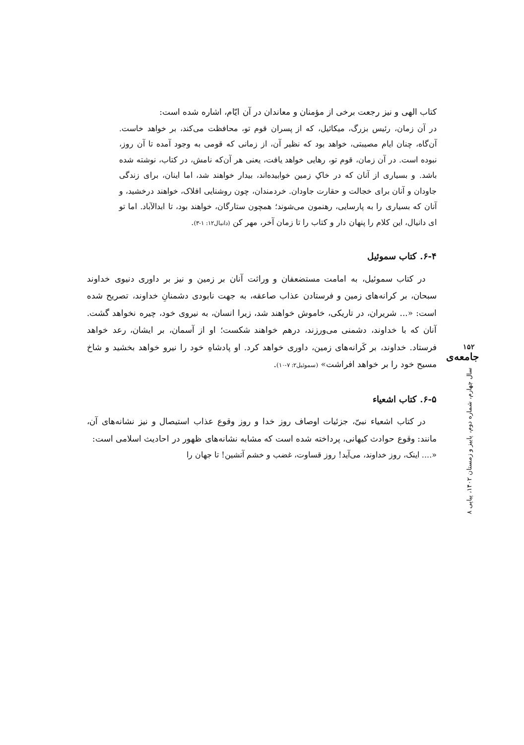کتاب الهی و نیز رجعت برخی از مؤمنان و معاندان در آن ایّام، اشاره شده است:
در آن زمان، رئیس بزرگ، میکائیل، که از پسران قوم تو، محافظت می‌کند، بر خواهد خاست. آن‌گاه، چنان ایام مصیبتی، خواهد بود که نظیر آن، از زمانی که قومی به وجود آمده تا آن روز، نبوده است. در آن زمان، قوم تو، رهایی خواهد یافت، یعنی هر آن‌که نامش، در کتاب، نوشته شده باشد. و بسیاری از آنان که در خاکِ زمین خوابیده‌اند، بیدار خواهند شد، اما اینان، برای زندگی جاودان و آنان برای خجالت و حقارت جاودان. خردمندان، چون روشنایی افلاک، خواهند درخشید، و آنان که بسیاری را به پارسایی، رهنمون می‌شوند؛ همچون ستارگان، خواهند بود، تا ابدالآباد. اما تو ای دانیال، این کلام را پنهان دار و کتاب را تا زمان آخر، مهر کن (دانیال۱۲: ۱-۳).
۶-۴. کتاب سموئیل
در کتاب سموئیل، به امامت مستضعفان و وراثت آنان بر زمین و نیز بر داوری دنیوی خداوند سبحان، بر کرانه‌های زمین و فرستادن عذاب صاعقه، به جهت نابودی دشمنانِ خداوند، تصریح شده است: «... شریران، در تاریکی، خاموش خواهند شد، زیرا انسان، به نیروی خود، چیره نخواهد گشت. آنان که با خداوند، دشمنی می‌ورزند، درهم خواهند شکست؛ او از آسمان، بر ایشان، رعد خواهد فرستاد. خداوند، بر کَرانه‌های زمین، داوری خواهد کرد. او پادشاهِ خود را نیرو خواهد بخشید و شاخ مسیح خود را بر خواهد افراشت» (سموئیل۲: ۷-۱۰).
۶-۵. کتاب اشعیاء
در کتاب اشعیاء نبیّ، جزئیات اوصاف روز خدا و روز وقوع عذاب استیصال و نیز نشانه‌های آن، مانند: وقوع حوادث کیهانی، پرداخته شده است که مشابه نشانه‌های ظهور در احادیث اسلامی است:
«.... اینک، روز خداوند، می‌آید! روز قساوت، غضب و خشم آتشین! تا جهان را
۱۵۲
جامعه‌ی
سال چهارم، شماره دوم، پاییز و زمستان ۱۴۰۲، پیاپی ۸